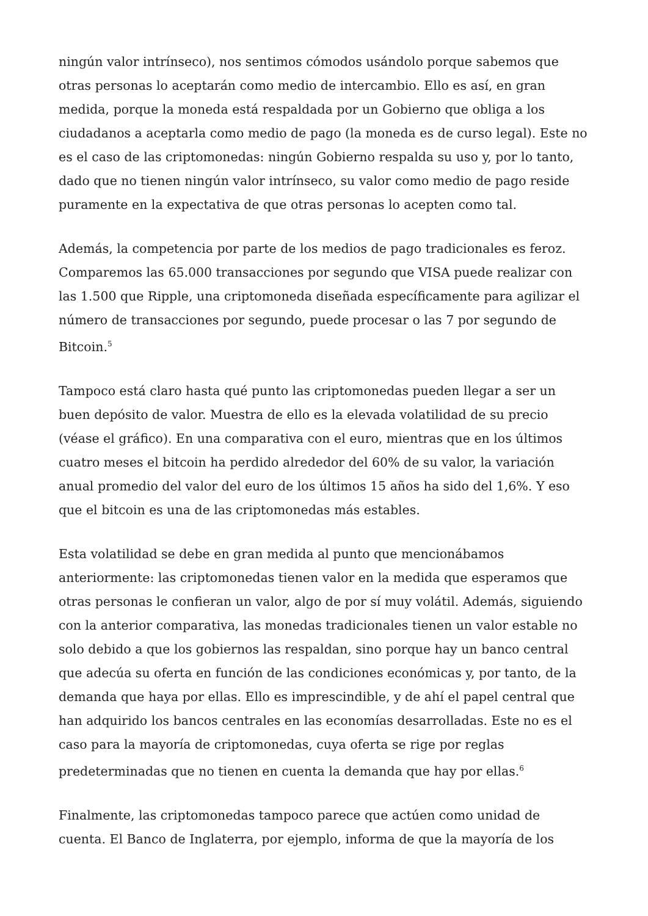ningún valor intrínseco), nos sentimos cómodos usándolo porque sabemos que otras personas lo aceptarán como medio de intercambio. Ello es así, en gran medida, porque la moneda está respaldada por un Gobierno que obliga a los ciudadanos a aceptarla como medio de pago (la moneda es de curso legal). Este no es el caso de las criptomonedas: ningún Gobierno respalda su uso y, por lo tanto, dado que no tienen ningún valor intrínseco, su valor como medio de pago reside puramente en la expectativa de que otras personas lo acepten como tal.
Además, la competencia por parte de los medios de pago tradicionales es feroz. Comparemos las 65.000 transacciones por segundo que VISA puede realizar con las 1.500 que Ripple, una criptomoneda diseñada específicamente para agilizar el número de transacciones por segundo, puede procesar o las 7 por segundo de Bitcoin.<sup>5</sup>
Tampoco está claro hasta qué punto las criptomonedas pueden llegar a ser un buen depósito de valor. Muestra de ello es la elevada volatilidad de su precio (véase el gráfico). En una comparativa con el euro, mientras que en los últimos cuatro meses el bitcoin ha perdido alrededor del 60% de su valor, la variación anual promedio del valor del euro de los últimos 15 años ha sido del 1,6%. Y eso que el bitcoin es una de las criptomonedas más estables.
Esta volatilidad se debe en gran medida al punto que mencionábamos anteriormente: las criptomonedas tienen valor en la medida que esperamos que otras personas le confieran un valor, algo de por sí muy volátil. Además, siguiendo con la anterior comparativa, las monedas tradicionales tienen un valor estable no solo debido a que los gobiernos las respaldan, sino porque hay un banco central que adecúa su oferta en función de las condiciones económicas y, por tanto, de la demanda que haya por ellas. Ello es imprescindible, y de ahí el papel central que han adquirido los bancos centrales en las economías desarrolladas. Este no es el caso para la mayoría de criptomonedas, cuya oferta se rige por reglas predeterminadas que no tienen en cuenta la demanda que hay por ellas.<sup>6</sup>
Finalmente, las criptomonedas tampoco parece que actúen como unidad de cuenta. El Banco de Inglaterra, por ejemplo, informa de que la mayoría de los